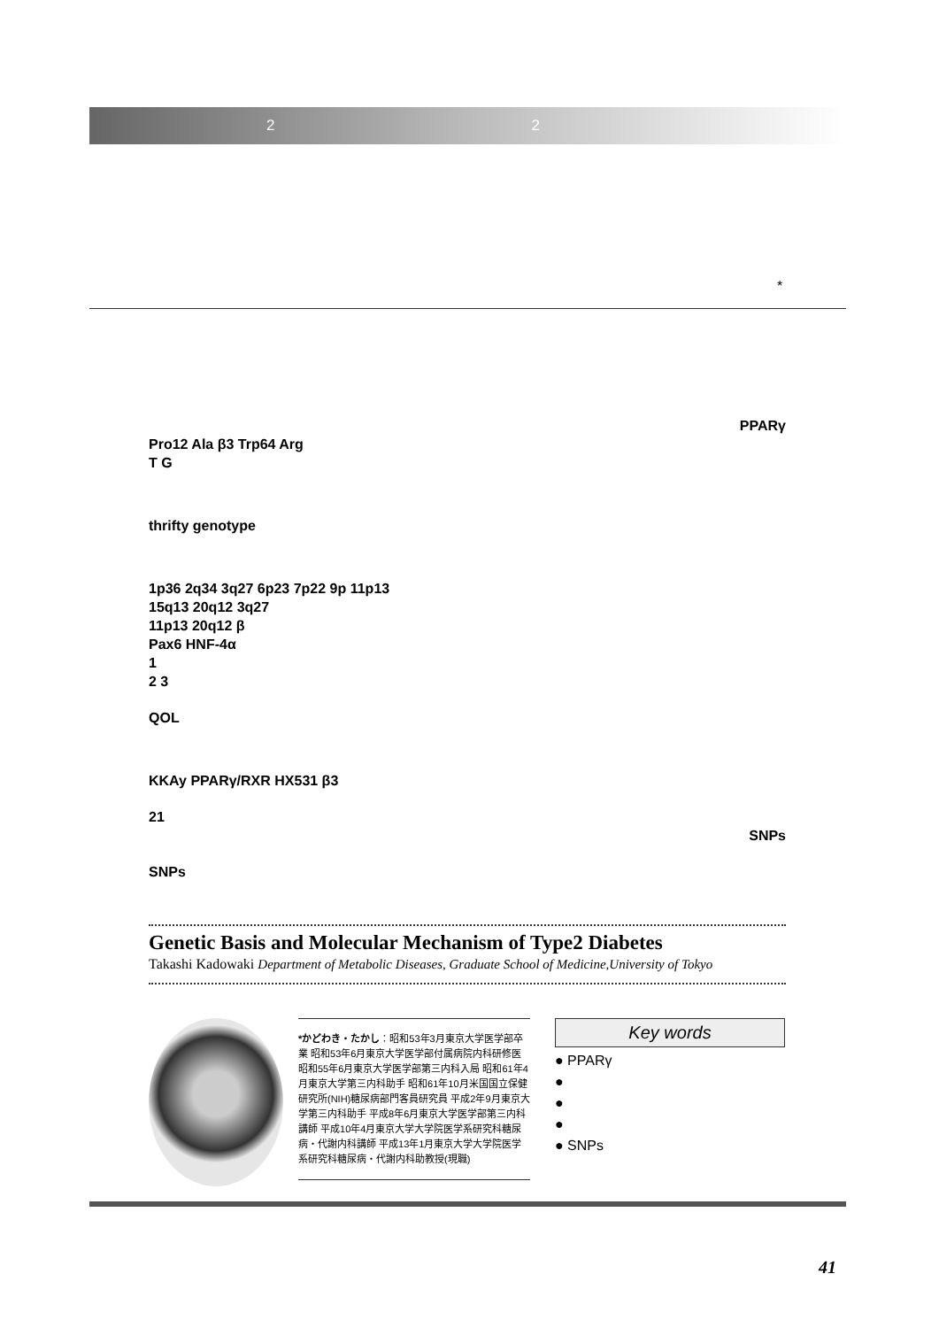2 2
*
PPARγ
Pro12 Ala β3 Trp64 Arg
T G
thrifty genotype
1p36 2q34 3q27 6p23 7p22 9p 11p13
15q13 20q12 3q27
11p13 20q12 β
Pax6 HNF-4α
1
2 3
QOL
KKAy PPARγ/RXR HX531 β3
21
SNPs
SNPs
Genetic Basis and Molecular Mechanism of Type2 Diabetes
Takashi Kadowaki Department of Metabolic Diseases, Graduate School of Medicine,University of Tokyo
*かどわき・たかし：昭和53年3月東京大学医学部卒業 昭和53年6月東京大学医学部付属病院内科研修医 昭和55年6月東京大学医学部第三内科入局 昭和61年4月東京大学第三内科助手 昭和61年10月米国国立保健研究所(NIH)糖尿病部門客員研究員 平成2年9月東京大学第三内科助手 平成8年6月東京大学医学部第三内科講師 平成10年4月東京大学大学院医学系研究科糖尿病・代謝内科講師 平成13年1月東京大学大学院医学系研究科糖尿病・代謝内科助教授(現職)
Key words
● PPARγ
●
●
●
● SNPs
41